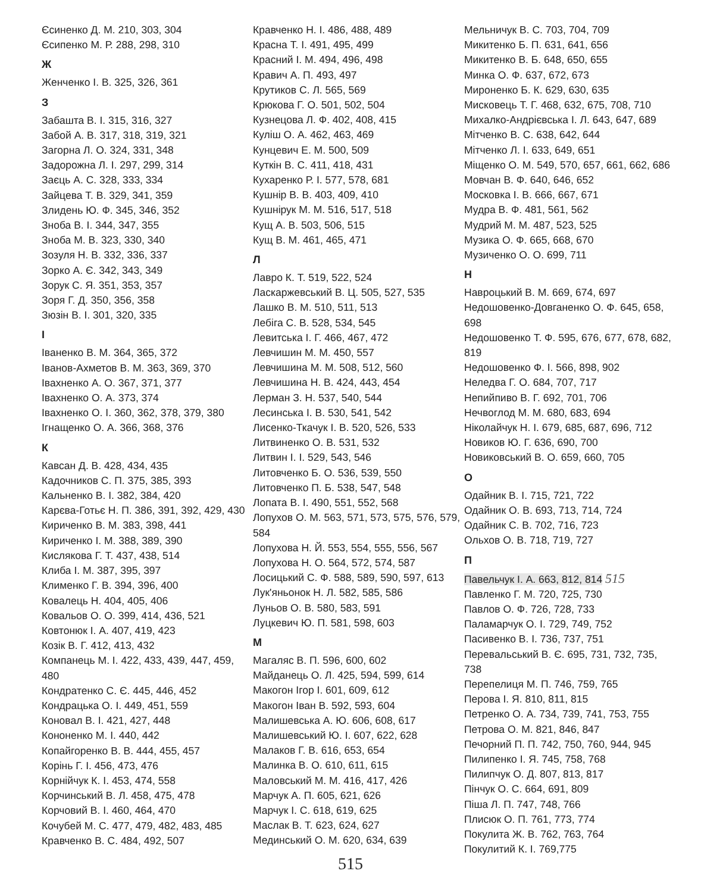Єсиненко Д. М. 210, 303, 304
Єсипенко М. Р. 288, 298, 310
Ж
Женченко І. В. 325, 326, 361
З
Забашта В. І. 315, 316, 327
Забой А. В. 317, 318, 319, 321
Загорна Л. О. 324, 331, 348
Задорожна Л. І. 297, 299, 314
Заєць А. С. 328, 333, 334
Зайцева Т. В. 329, 341, 359
Злидень Ю. Ф. 345, 346, 352
Зноба В. І. 344, 347, 355
Зноба М. В. 323, 330, 340
Зозуля Н. В. 332, 336, 337
Зорко А. Є. 342, 343, 349
Зорук С. Я. 351, 353, 357
Зоря Г. Д. 350, 356, 358
Зюзін В. І. 301, 320, 335
І
Іваненко В. М. 364, 365, 372
Іванов-Ахметов В. М. 363, 369, 370
Івахненко А. О. 367, 371, 377
Івахненко О. А. 373, 374
Івахненко О. І. 360, 362, 378, 379, 380
Ігнащенко О. А. 366, 368, 376
К
Кавсан Д. В. 428, 434, 435
Кадочников С. П. 375, 385, 393
Кальненко В. І. 382, 384, 420
Карєва-Готьє Н. П. 386, 391, 392, 429, 430
Кириченко В. М. 383, 398, 441
Кириченко І. М. 388, 389, 390
Кислякова Г. Т. 437, 438, 514
Клиба І. М. 387, 395, 397
Клименко Г. В. 394, 396, 400
Ковалець Н. 404, 405, 406
Ковальов О. О. 399, 414, 436, 521
Ковтонюк І. А. 407, 419, 423
Козік В. Г. 412, 413, 432
Компанець М. І. 422, 433, 439, 447, 459, 480
Кондратенко С. Є. 445, 446, 452
Кондрацька О. І. 449, 451, 559
Коновал В. І. 421, 427, 448
Кононенко М. І. 440, 442
Копайгоренко В. В. 444, 455, 457
Корінь Г. І. 456, 473, 476
Корнійчук К. І. 453, 474, 558
Корчинський В. Л. 458, 475, 478
Корчовий В. І. 460, 464, 470
Кочубей М. С. 477, 479, 482, 483, 485
Кравченко В. С. 484, 492, 507
Кравченко Н. І. 486, 488, 489
Красна Т. І. 491, 495, 499
Красний І. М. 494, 496, 498
Кравич А. П. 493, 497
Крутиков С. Л. 565, 569
Крюкова Г. О. 501, 502, 504
Кузнецова Л. Ф. 402, 408, 415
Куліш О. А. 462, 463, 469
Кунцевич Е. М. 500, 509
Куткін В. С. 411, 418, 431
Кухаренко Р. І. 577, 578, 681
Кушнір В. В. 403, 409, 410
Кушнірук М. М. 516, 517, 518
Кущ А. В. 503, 506, 515
Кущ В. М. 461, 465, 471
Л
Лавро К. Т. 519, 522, 524
Ласкаржевський В. Ц. 505, 527, 535
Лашко В. М. 510, 511, 513
Лебіга С. В. 528, 534, 545
Левитська І. Г. 466, 467, 472
Левчишин М. М. 450, 557
Левчишина М. М. 508, 512, 560
Левчишина Н. В. 424, 443, 454
Лерман З. Н. 537, 540, 544
Лесинська І. В. 530, 541, 542
Лисенко-Ткачук І. В. 520, 526, 533
Литвиненко О. В. 531, 532
Литвин І. І. 529, 543, 546
Литовченко Б. О. 536, 539, 550
Литовченко П. Б. 538, 547, 548
Лопата В. І. 490, 551, 552, 568
Лопухов О. М. 563, 571, 573, 575, 576, 579, 584
Лопухова Н. Й. 553, 554, 555, 556, 567
Лопухова Н. О. 564, 572, 574, 587
Лосицький С. Ф. 588, 589, 590, 597, 613
Лук'яньонок Н. Л. 582, 585, 586
Луньов О. В. 580, 583, 591
Луцкевич Ю. П. 581, 598, 603
М
Магаляс В. П. 596, 600, 602
Майданець О. Л. 425, 594, 599, 614
Макогон Ігор І. 601, 609, 612
Макогон Іван В. 592, 593, 604
Малишевська А. Ю. 606, 608, 617
Малишевський Ю. І. 607, 622, 628
Малаков Г. В. 616, 653, 654
Малинка В. О. 610, 611, 615
Маловський М. М. 416, 417, 426
Марчук А. П. 605, 621, 626
Марчук І. С. 618, 619, 625
Маслак В. Т. 623, 624, 627
Мединський О. М. 620, 634, 639
Мельничук В. С. 703, 704, 709
Микитенко Б. П. 631, 641, 656
Микитенко В. Б. 648, 650, 655
Минка О. Ф. 637, 672, 673
Мироненко Б. К. 629, 630, 635
Мисковець Т. Г. 468, 632, 675, 708, 710
Михалко-Андрієвська І. Л. 643, 647, 689
Мітченко В. С. 638, 642, 644
Мітченко Л. І. 633, 649, 651
Міщенко О. М. 549, 570, 657, 661, 662, 686
Мовчан В. Ф. 640, 646, 652
Московка І. В. 666, 667, 671
Мудра В. Ф. 481, 561, 562
Мудрий М. М. 487, 523, 525
Музика О. Ф. 665, 668, 670
Музиченко О. О. 699, 711
Н
Навроцький В. М. 669, 674, 697
Недошовенко-Довганенко О. Ф. 645, 658, 698
Недошовенко Т. Ф. 595, 676, 677, 678, 682, 819
Недошовенко Ф. І. 566, 898, 902
Неледва Г. О. 684, 707, 717
Непийпиво В. Г. 692, 701, 706
Нечвоглод М. М. 680, 683, 694
Ніколайчук Н. І. 679, 685, 687, 696, 712
Новиков Ю. Г. 636, 690, 700
Новиковський В. О. 659, 660, 705
О
Одайник В. І. 715, 721, 722
Одайник О. В. 693, 713, 714, 724
Одайник С. В. 702, 716, 723
Ольхов О. В. 718, 719, 727
П
Павельчук І. А. 663, 812, 814 515
Павленко Г. М. 720, 725, 730
Павлов О. Ф. 726, 728, 733
Паламарчук О. І. 729, 749, 752
Пасивенко В. І. 736, 737, 751
Перевальський В. Є. 695, 731, 732, 735, 738
Перепелиця М. П. 746, 759, 765
Перова І. Я. 810, 811, 815
Петренко О. А. 734, 739, 741, 753, 755
Петрова О. М. 821, 846, 847
Печорний П. П. 742, 750, 760, 944, 945
Пилипенко І. Я. 745, 758, 768
Пилипчук О. Д. 807, 813, 817
Пінчук О. С. 664, 691, 809
Піша Л. П. 747, 748, 766
Плисюк О. П. 761, 773, 774
Покулита Ж. В. 762, 763, 764
Покулитий К. І. 769,775
515